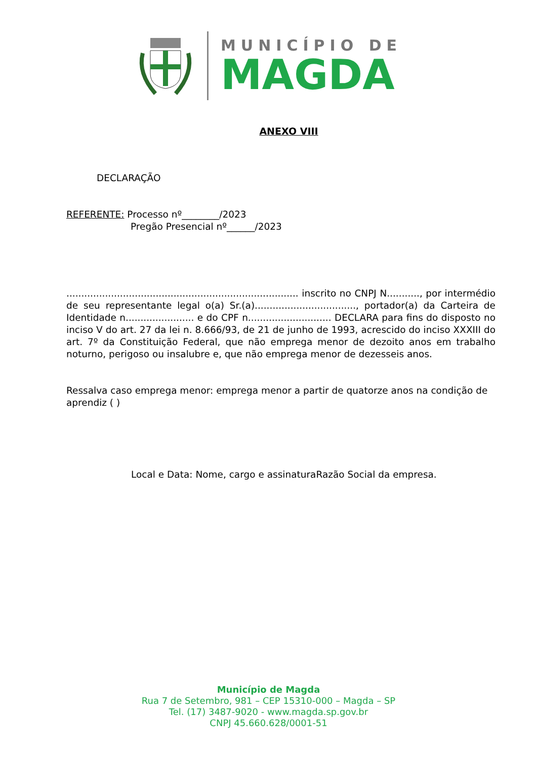MUNICÍPIO DE
MAGDA
ANEXO VIII
DECLARAÇÃO
REFERENTE: Processo nº________/2023
Pregão Presencial nº______/2023
.............................................................................. inscrito no CNPJ N..........., por intermédio de seu representante legal o(a) Sr.(a).................................., portador(a) da Carteira de Identidade n....................... e do CPF n............................ DECLARA para fins do disposto no inciso V do art. 27 da lei n. 8.666/93, de 21 de junho de 1993, acrescido do inciso XXXIII do art. 7º da Constituição Federal, que não emprega menor de dezoito anos em trabalho noturno, perigoso ou insalubre e, que não emprega menor de dezesseis anos.
Ressalva caso emprega menor: emprega menor a partir de quatorze anos na condição de aprendiz ( )
Local e Data: Nome, cargo e assinaturaRazão Social da empresa.
Município de Magda
Rua 7 de Setembro, 981 – CEP 15310-000 – Magda – SP
Tel. (17) 3487-9020 - www.magda.sp.gov.br
CNPJ 45.660.628/0001-51